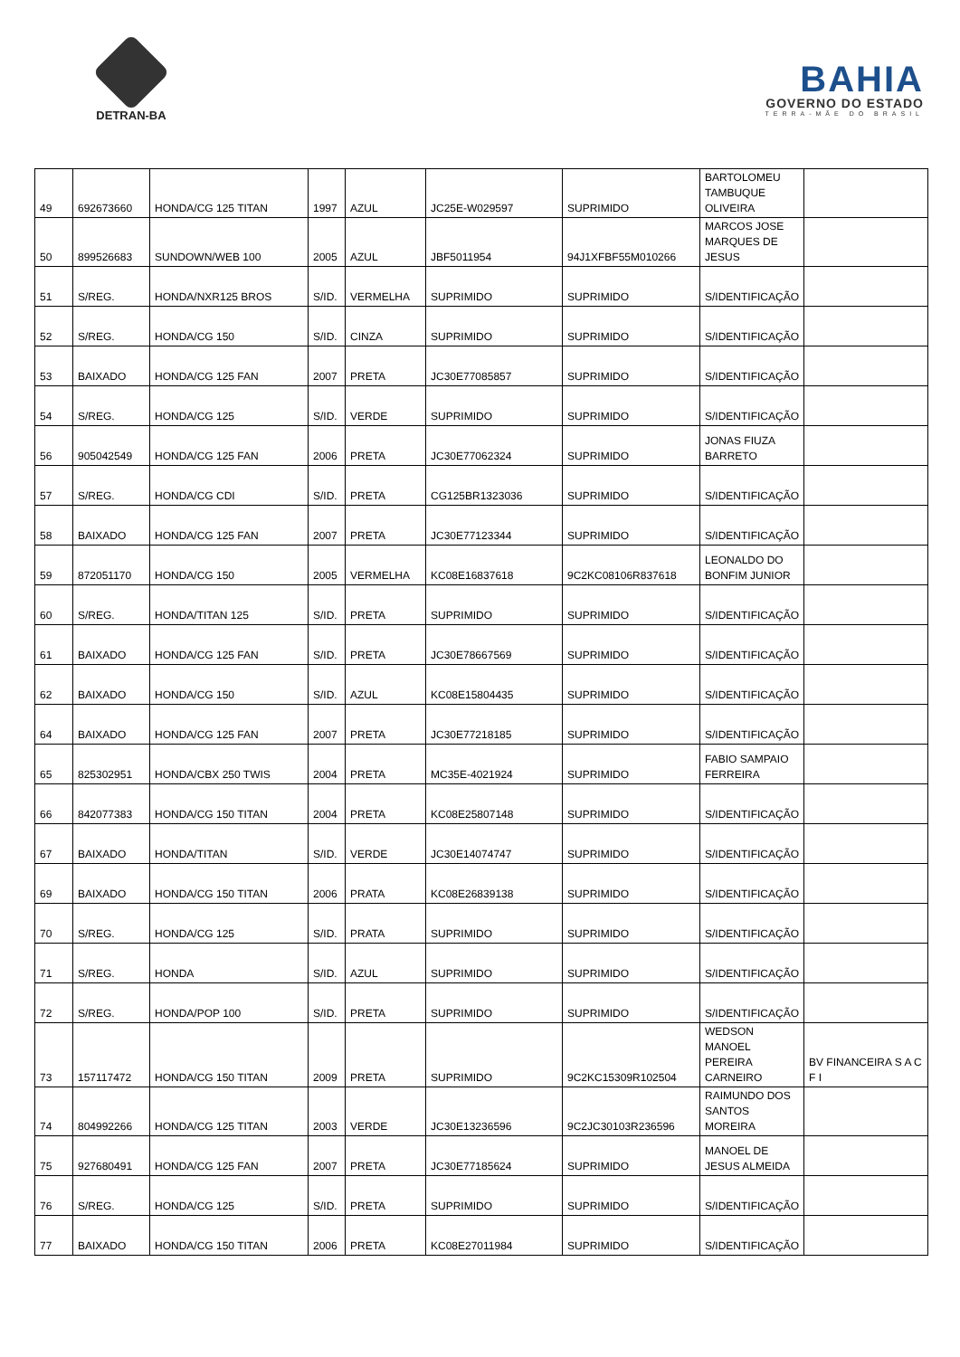DETRAN-BA
BAHIA
GOVERNO DO ESTADO
TERRA-MÃE DO BRASIL
| 49 | 692673660 | HONDA/CG 125 TITAN | 1997 | AZUL | JC25E-W029597 | SUPRIMIDO | BARTOLOMEU TAMBUQUE OLIVEIRA | |
| 50 | 899526683 | SUNDOWN/WEB 100 | 2005 | AZUL | JBF5011954 | 94J1XFBF55M010266 | MARCOS JOSE MARQUES DE JESUS | |
| 51 | S/REG. | HONDA/NXR125 BROS | S/ID. | VERMELHA | SUPRIMIDO | SUPRIMIDO | S/IDENTIFICAÇÃO | |
| 52 | S/REG. | HONDA/CG 150 | S/ID. | CINZA | SUPRIMIDO | SUPRIMIDO | S/IDENTIFICAÇÃO | |
| 53 | BAIXADO | HONDA/CG 125 FAN | 2007 | PRETA | JC30E77085857 | SUPRIMIDO | S/IDENTIFICAÇÃO | |
| 54 | S/REG. | HONDA/CG 125 | S/ID. | VERDE | SUPRIMIDO | SUPRIMIDO | S/IDENTIFICAÇÃO | |
| 56 | 905042549 | HONDA/CG 125 FAN | 2006 | PRETA | JC30E77062324 | SUPRIMIDO | JONAS FIUZA BARRETO | |
| 57 | S/REG. | HONDA/CG CDI | S/ID. | PRETA | CG125BR1323036 | SUPRIMIDO | S/IDENTIFICAÇÃO | |
| 58 | BAIXADO | HONDA/CG 125 FAN | 2007 | PRETA | JC30E77123344 | SUPRIMIDO | S/IDENTIFICAÇÃO | |
| 59 | 872051170 | HONDA/CG 150 | 2005 | VERMELHA | KC08E16837618 | 9C2KC08106R837618 | LEONALDO DO BONFIM JUNIOR | |
| 60 | S/REG. | HONDA/TITAN 125 | S/ID. | PRETA | SUPRIMIDO | SUPRIMIDO | S/IDENTIFICAÇÃO | |
| 61 | BAIXADO | HONDA/CG 125 FAN | S/ID. | PRETA | JC30E78667569 | SUPRIMIDO | S/IDENTIFICAÇÃO | |
| 62 | BAIXADO | HONDA/CG 150 | S/ID. | AZUL | KC08E15804435 | SUPRIMIDO | S/IDENTIFICAÇÃO | |
| 64 | BAIXADO | HONDA/CG 125 FAN | 2007 | PRETA | JC30E77218185 | SUPRIMIDO | S/IDENTIFICAÇÃO | |
| 65 | 825302951 | HONDA/CBX 250 TWIS | 2004 | PRETA | MC35E-4021924 | SUPRIMIDO | FABIO SAMPAIO FERREIRA | |
| 66 | 842077383 | HONDA/CG 150 TITAN | 2004 | PRETA | KC08E25807148 | SUPRIMIDO | S/IDENTIFICAÇÃO | |
| 67 | BAIXADO | HONDA/TITAN | S/ID. | VERDE | JC30E14074747 | SUPRIMIDO | S/IDENTIFICAÇÃO | |
| 69 | BAIXADO | HONDA/CG 150 TITAN | 2006 | PRATA | KC08E26839138 | SUPRIMIDO | S/IDENTIFICAÇÃO | |
| 70 | S/REG. | HONDA/CG 125 | S/ID. | PRATA | SUPRIMIDO | SUPRIMIDO | S/IDENTIFICAÇÃO | |
| 71 | S/REG. | HONDA | S/ID. | AZUL | SUPRIMIDO | SUPRIMIDO | S/IDENTIFICAÇÃO | |
| 72 | S/REG. | HONDA/POP 100 | S/ID. | PRETA | SUPRIMIDO | SUPRIMIDO | S/IDENTIFICAÇÃO | |
| 73 | 157117472 | HONDA/CG 150 TITAN | 2009 | PRETA | SUPRIMIDO | 9C2KC15309R102504 | WEDSON MANOEL PEREIRA CARNEIRO | BV FINANCEIRA S A C F I |
| 74 | 804992266 | HONDA/CG 125 TITAN | 2003 | VERDE | JC30E13236596 | 9C2JC30103R236596 | RAIMUNDO DOS SANTOS MOREIRA | |
| 75 | 927680491 | HONDA/CG 125 FAN | 2007 | PRETA | JC30E77185624 | SUPRIMIDO | MANOEL DE JESUS ALMEIDA | |
| 76 | S/REG. | HONDA/CG 125 | S/ID. | PRETA | SUPRIMIDO | SUPRIMIDO | S/IDENTIFICAÇÃO | |
| 77 | BAIXADO | HONDA/CG 150 TITAN | 2006 | PRETA | KC08E27011984 | SUPRIMIDO | S/IDENTIFICAÇÃO | |